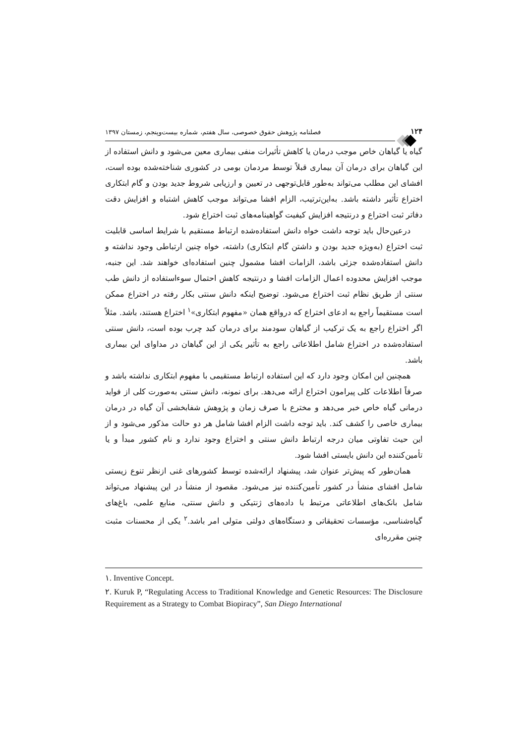۱۲۴ فصلنامه پژوهش حقوق خصوصی، سال هفتم، شماره بیست‌وپنجم، زمستان ۱۳۹۷
گیاه یا گیاهان خاص موجب درمان یا کاهش تأثیرات منفی بیماری معین می‌شود و دانش استفاده از این گیاهان برای درمان آن بیماری قبلاً توسط مردمان بومی در کشوری شناخته‌شده بوده است، افشای این مطلب می‌تواند به‌طور قابل‌توجهی در تعیین و ارزیابی شروط جدید بودن و گام ابتکاری اختراع تأثیر داشته باشد. به‌این‌ترتیب، الزام افشا می‌تواند موجب کاهش اشتباه و افزایش دقت دفاتر ثبت اختراع و درنتیجه افزایش کیفیت گواهینامه‌های ثبت اختراع شود.
درعین‌حال باید توجه داشت خواه دانش استفاده‌شده ارتباط مستقیم با شرایط اساسی قابلیت ثبت اختراع (به‌ویژه جدید بودن و داشتن گام ابتکاری) داشته، خواه چنین ارتباطی وجود نداشته و دانش استفاده‌شده جزئی باشد، الزامات افشا مشمول چنین استفاده‌ای خواهند شد. این جنبه، موجب افزایش محدوده اعمال الزامات افشا و درنتیجه کاهش احتمال سوءاستفاده از دانش طب سنتی از طریق نظام ثبت اختراع می‌شود. توضیح اینکه دانش سنتی بکار رفته در اختراع ممکن است مستقیماً راجع به ادعای اختراع که درواقع همان «مفهوم ابتکاری»<sup>۱</sup> اختراع هستند، باشد. مثلاً اگر اختراع راجع به یک ترکیب از گیاهان سودمند برای درمان کبد چرب بوده است، دانش سنتی استفاده‌شده در اختراع شامل اطلاعاتی راجع به تأثیر یکی از این گیاهان در مداوای این بیماری باشد.
همچنین این امکان وجود دارد که این استفاده ارتباط مستقیمی با مفهوم ابتکاری نداشته باشد و صرفاً اطلاعات کلی پیرامون اختراع ارائه می‌دهد. برای نمونه، دانش سنتی به‌صورت کلی از فواید درمانی گیاه خاص خبر می‌دهد و مخترع با صرف زمان و پژوهش شفابخشی آن گیاه در درمان بیماری خاصی را کشف کند. باید توجه داشت الزام افشا شامل هر دو حالت مذکور می‌شود و از این حیث تفاوتی میان درجه ارتباط دانش سنتی و اختراع وجود ندارد و نام کشور مبدأ و یا تأمین‌کننده این دانش بایستی افشا شود.
همان‌طور که پیش‌تر عنوان شد، پیشنهاد ارائه‌شده توسط کشورهای غنی ازنظر تنوع زیستی شامل افشای منشأ در کشور تأمین‌کننده نیز می‌شود. مقصود از منشأ در این پیشنهاد می‌تواند شامل بانک‌های اطلاعاتی مرتبط با داده‌های ژنتیکی و دانش سنتی، منابع علمی، باغ‌های گیاه‌شناسی، مؤسسات تحقیقاتی و دستگاه‌های دولتی متولی امر باشد.<sup>۲</sup> یکی از محسنات مثبت چنین مقرره‌ای
۱. Inventive Concept.
۲. Kuruk P, “Regulating Access to Traditional Knowledge and Genetic Resources: The Disclosure Requirement as a Strategy to Combat Biopiracy”, San Diego International